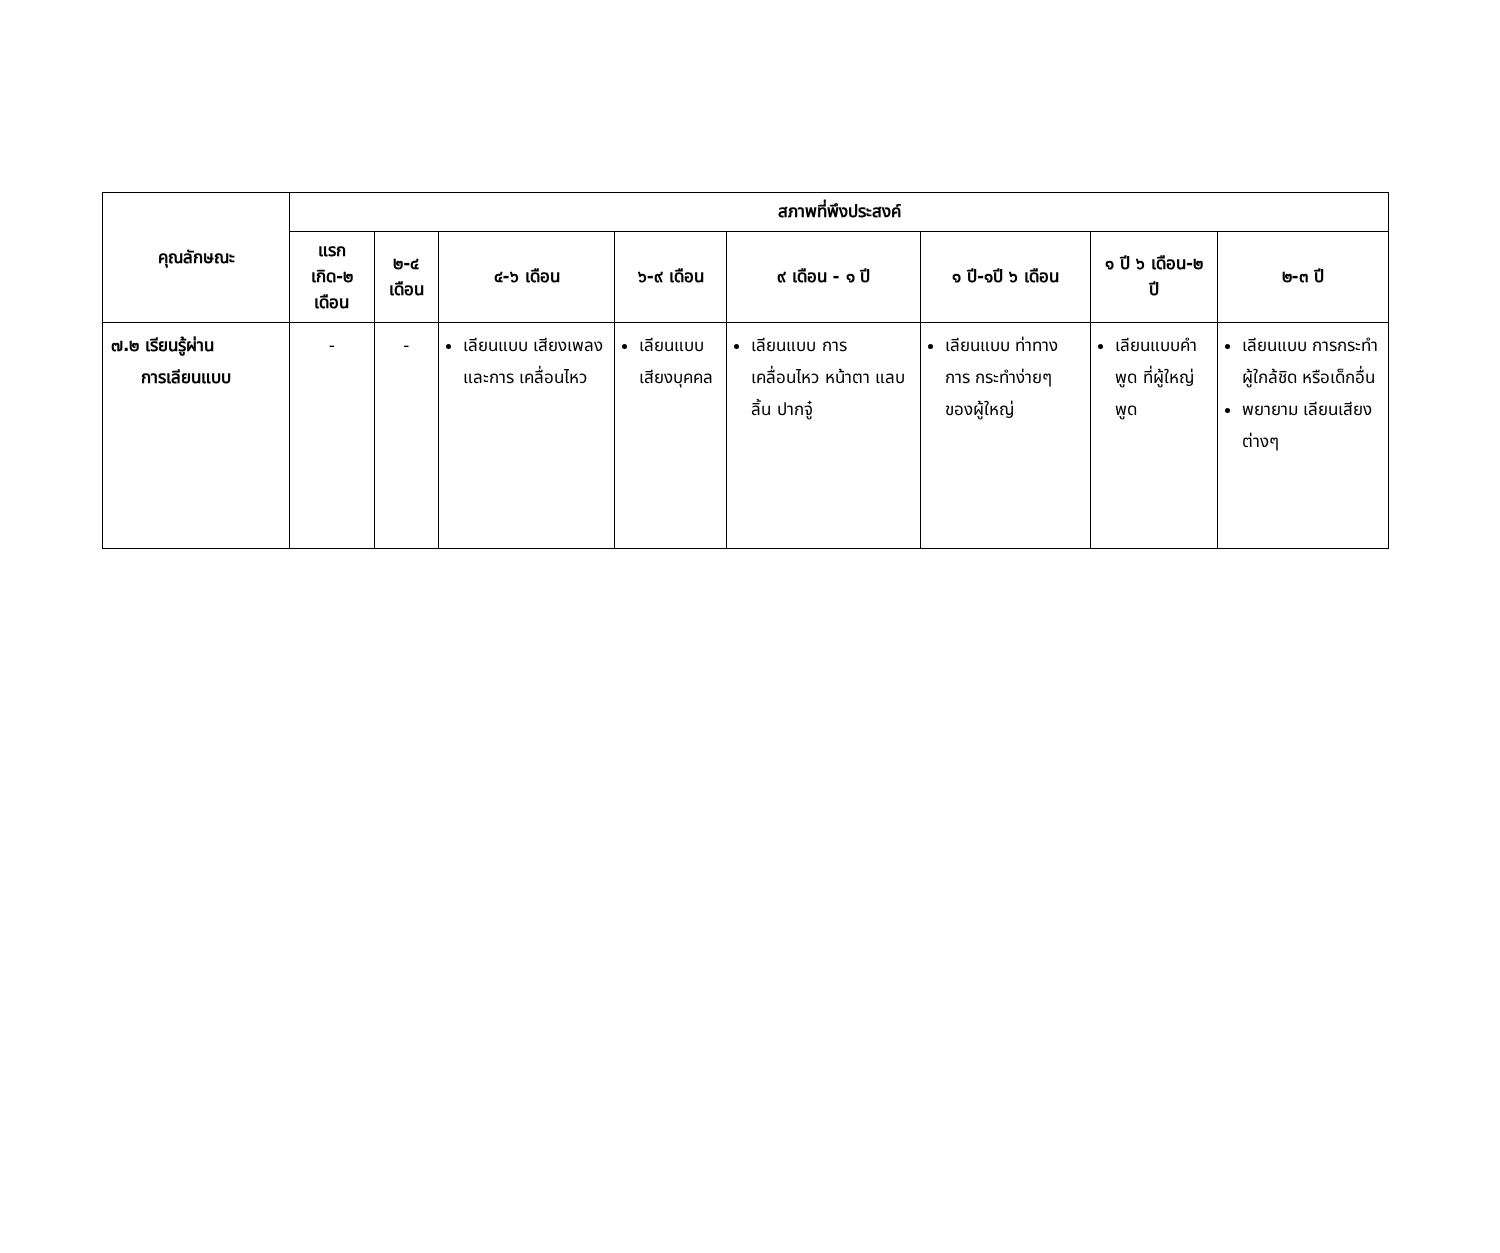| คุณลักษณะ | สภาพที่พึงประสงค์ | | | | | | | |
| --- | --- | --- | --- | --- | --- | --- | --- | --- |
| | แรกเกิด-๒ เดือน | ๒-๔ เดือน | ๔-๖ เดือน | ๖-๙ เดือน | ๙ เดือน - ๑ ปี | ๑ ปี-๑ปี ๖ เดือน | ๑ ปี ๖ เดือน-๒ ปี | ๒-๓ ปี |
| ๗.๒ เรียนรู้ผ่าน การเลียนแบบ | - | - | เลียนแบบ เสียงเพลง และการ เคลื่อนไหว | เลียนแบบ เสียงบุคคล | เลียนแบบ การ เคลื่อนไหว หน้าตา แลบลิ้น ปากจู๋ | เลียนแบบ ท่าทางการ กระทำง่ายๆ ของผู้ใหญ่ | เลียนแบบคำพูด ที่ผู้ใหญ่พูด | เลียนแบบ การกระทำ ผู้ใกล้ชิด หรือเด็กอื่น พยายาม เลียนเสียง ต่างๆ |